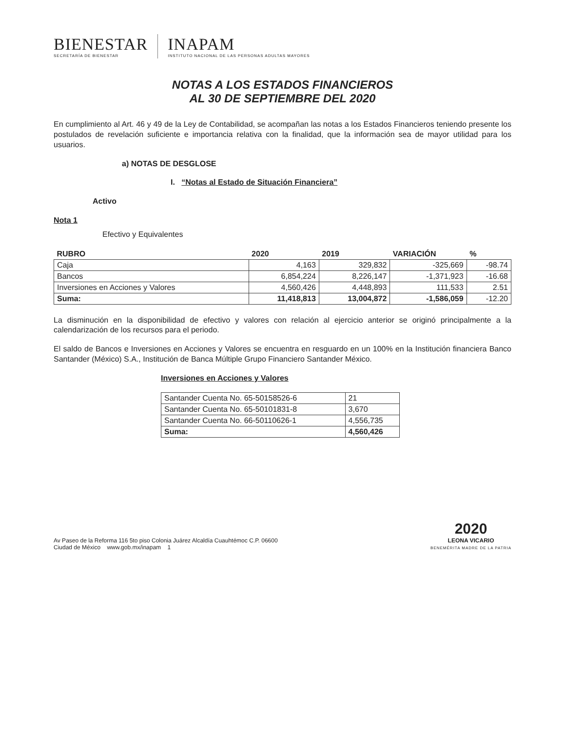BIENESTAR
SECRETARÍA DE BIENESTAR
INAPAM
INSTITUTO NACIONAL DE LAS PERSONAS ADULTAS MAYORES
NOTAS A LOS ESTADOS FINANCIEROS
AL 30 DE SEPTIEMBRE DEL 2020
En cumplimiento al Art. 46 y 49 de la Ley de Contabilidad, se acompañan las notas a los Estados Financieros teniendo presente los postulados de revelación suficiente e importancia relativa con la finalidad, que la información sea de mayor utilidad para los usuarios.
a) NOTAS DE DESGLOSE
I. “Notas al Estado de Situación Financiera”
Activo
Nota 1
Efectivo y Equivalentes
| RUBRO | 2020 | 2019 | VARIACIÓN | % |
| --- | --- | --- | --- | --- |
| Caja | 4,163 | 329,832 | -325,669 | -98.74 |
| Bancos | 6,854,224 | 8,226,147 | -1,371,923 | -16.68 |
| Inversiones en Acciones y Valores | 4,560,426 | 4,448,893 | 111,533 | 2.51 |
| Suma: | 11,418,813 | 13,004,872 | -1,586,059 | -12.20 |
La disminución en la disponibilidad de efectivo y valores con relación al ejercicio anterior se originó principalmente a la calendarización de los recursos para el periodo.
El saldo de Bancos e Inversiones en Acciones y Valores se encuentra en resguardo en un 100% en la Institución financiera Banco Santander (México) S.A., Institución de Banca Múltiple Grupo Financiero Santander México.
Inversiones en Acciones y Valores
| Santander Cuenta No. 65-50158526-6 | 21 |
| Santander Cuenta No. 65-50101831-8 | 3,670 |
| Santander Cuenta No. 66-50110626-1 | 4,556,735 |
| Suma: | 4,560,426 |
Av Paseo de la Reforma 116 5to piso Colonia Juárez Alcaldía Cuauhtémoc C.P. 06600
Ciudad de México www.gob.mx/inapam 1
2020
LEONA VICARIO
BENEMÉRITA MADRE DE LA PATRIA